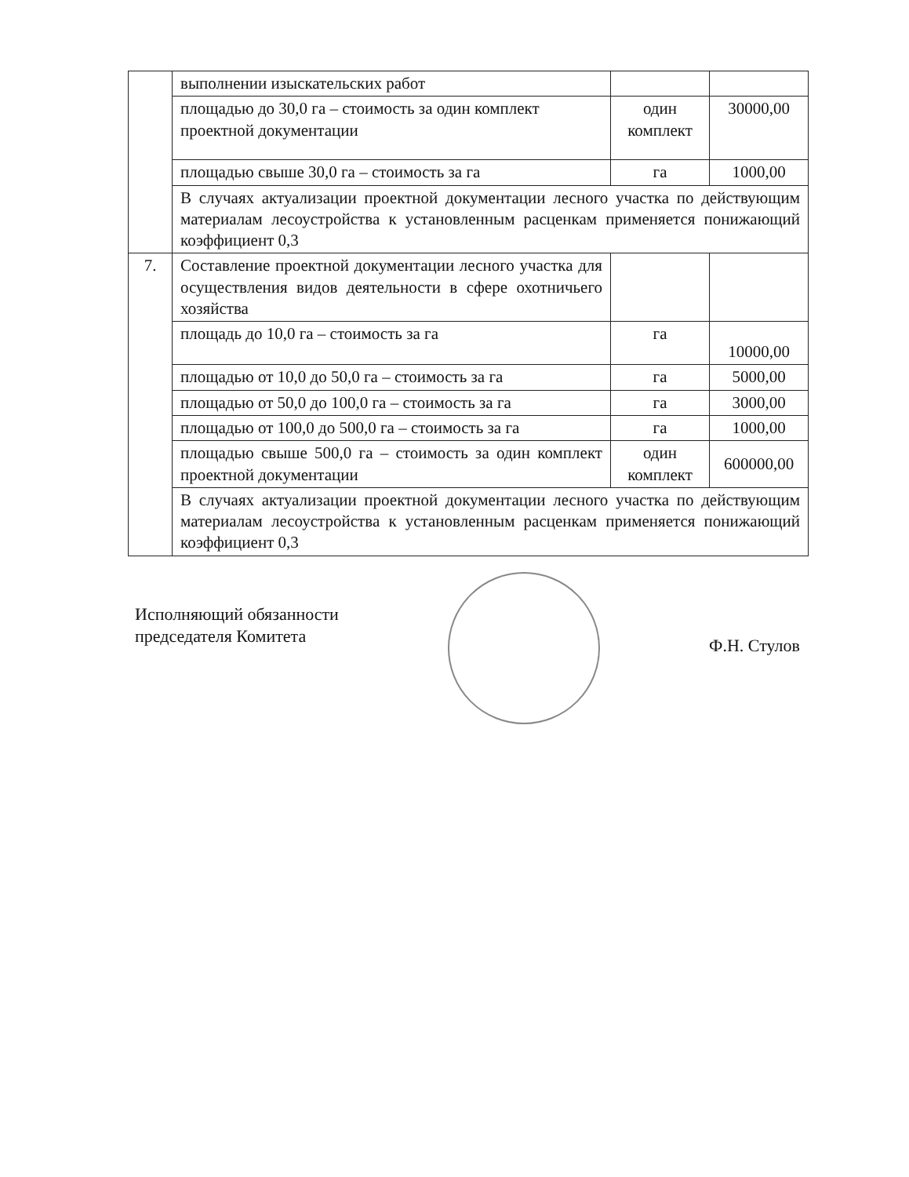| | выполнении изыскательских работ | | |
| | площадью до 30,0 га – стоимость за один комплект проектной документации | один комплект | 30000,00 |
| | площадью свыше 30,0 га – стоимость за га | га | 1000,00 |
| | В случаях актуализации проектной документации лесного участка по действующим материалам лесоустройства к установленным расценкам применяется понижающий коэффициент 0,3 | | |
| 7. | Составление проектной документации лесного участка для осуществления видов деятельности в сфере охотничьего хозяйства | | |
| | площадь до 10,0 га – стоимость за га | га | 10000,00 |
| | площадью от 10,0 до 50,0 га – стоимость за га | га | 5000,00 |
| | площадью от 50,0 до 100,0 га – стоимость за га | га | 3000,00 |
| | площадью от 100,0 до 500,0 га – стоимость за га | га | 1000,00 |
| | площадью свыше 500,0 га – стоимость за один комплект проектной документации | один комплект | 600000,00 |
| | В случаях актуализации проектной документации лесного участка по действующим материалам лесоустройства к установленным расценкам применяется понижающий коэффициент 0,3 | | |
Исполняющий обязанности
председателя Комитета
Ф.Н. Стулов